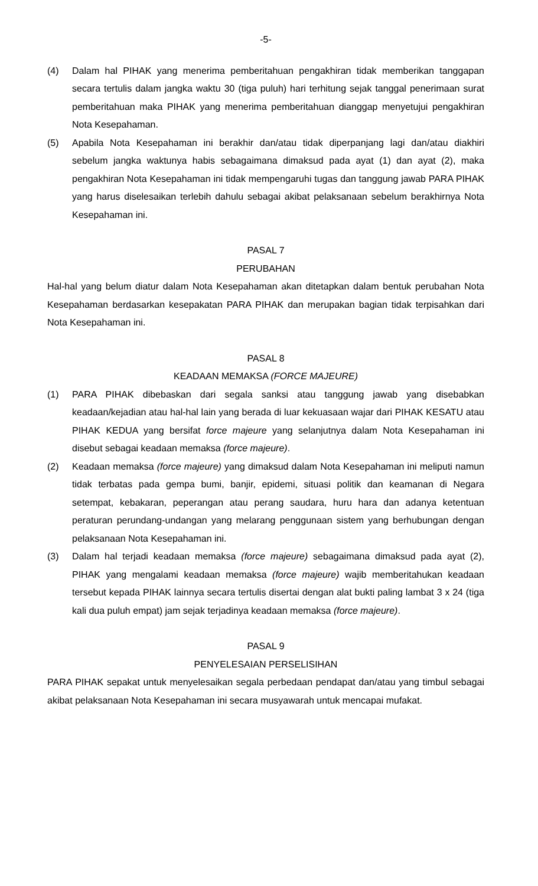-5-
(4) Dalam hal PIHAK yang menerima pemberitahuan pengakhiran tidak memberikan tanggapan secara tertulis dalam jangka waktu 30 (tiga puluh) hari terhitung sejak tanggal penerimaan surat pemberitahuan maka PIHAK yang menerima pemberitahuan dianggap menyetujui pengakhiran Nota Kesepahaman.
(5) Apabila Nota Kesepahaman ini berakhir dan/atau tidak diperpanjang lagi dan/atau diakhiri sebelum jangka waktunya habis sebagaimana dimaksud pada ayat (1) dan ayat (2), maka pengakhiran Nota Kesepahaman ini tidak mempengaruhi tugas dan tanggung jawab PARA PIHAK yang harus diselesaikan terlebih dahulu sebagai akibat pelaksanaan sebelum berakhirnya Nota Kesepahaman ini.
PASAL 7
PERUBAHAN
Hal-hal yang belum diatur dalam Nota Kesepahaman akan ditetapkan dalam bentuk perubahan Nota Kesepahaman berdasarkan kesepakatan PARA PIHAK dan merupakan bagian tidak terpisahkan dari Nota Kesepahaman ini.
PASAL 8
KEADAAN MEMAKSA (FORCE MAJEURE)
(1) PARA PIHAK dibebaskan dari segala sanksi atau tanggung jawab yang disebabkan keadaan/kejadian atau hal-hal lain yang berada di luar kekuasaan wajar dari PIHAK KESATU atau PIHAK KEDUA yang bersifat force majeure yang selanjutnya dalam Nota Kesepahaman ini disebut sebagai keadaan memaksa (force majeure).
(2) Keadaan memaksa (force majeure) yang dimaksud dalam Nota Kesepahaman ini meliputi namun tidak terbatas pada gempa bumi, banjir, epidemi, situasi politik dan keamanan di Negara setempat, kebakaran, peperangan atau perang saudara, huru hara dan adanya ketentuan peraturan perundang-undangan yang melarang penggunaan sistem yang berhubungan dengan pelaksanaan Nota Kesepahaman ini.
(3) Dalam hal terjadi keadaan memaksa (force majeure) sebagaimana dimaksud pada ayat (2), PIHAK yang mengalami keadaan memaksa (force majeure) wajib memberitahukan keadaan tersebut kepada PIHAK lainnya secara tertulis disertai dengan alat bukti paling lambat 3 x 24 (tiga kali dua puluh empat) jam sejak terjadinya keadaan memaksa (force majeure).
PASAL 9
PENYELESAIAN PERSELISIHAN
PARA PIHAK sepakat untuk menyelesaikan segala perbedaan pendapat dan/atau yang timbul sebagai akibat pelaksanaan Nota Kesepahaman ini secara musyawarah untuk mencapai mufakat.